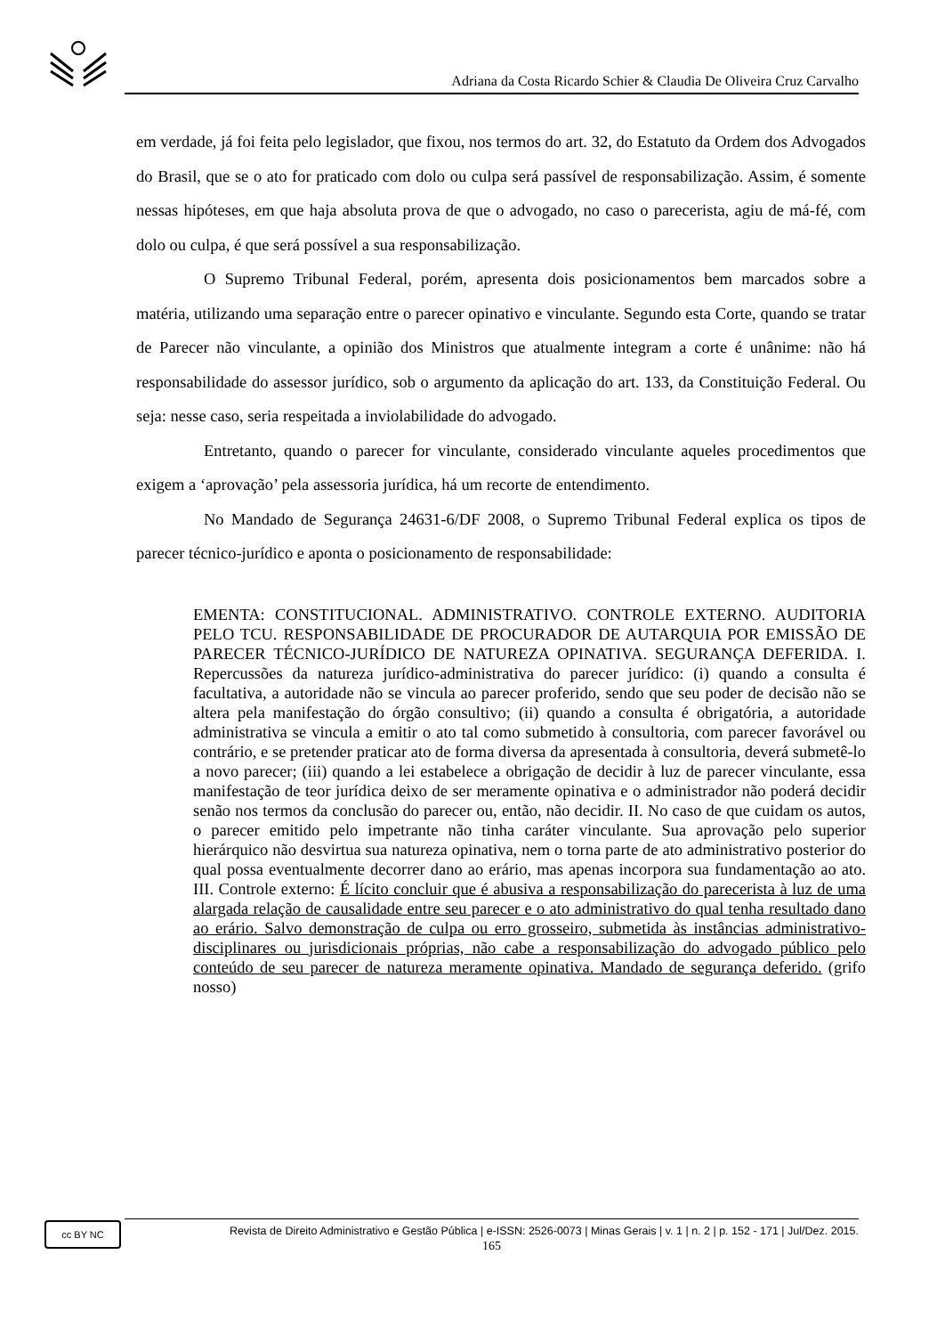Adriana da Costa Ricardo Schier & Claudia De Oliveira Cruz Carvalho
em verdade, já foi feita pelo legislador, que fixou, nos termos do art. 32, do Estatuto da Ordem dos Advogados do Brasil, que se o ato for praticado com dolo ou culpa será passível de responsabilização. Assim, é somente nessas hipóteses, em que haja absoluta prova de que o advogado, no caso o parecerista, agiu de má-fé, com dolo ou culpa, é que será possível a sua responsabilização.
O Supremo Tribunal Federal, porém, apresenta dois posicionamentos bem marcados sobre a matéria, utilizando uma separação entre o parecer opinativo e vinculante. Segundo esta Corte, quando se tratar de Parecer não vinculante, a opinião dos Ministros que atualmente integram a corte é unânime: não há responsabilidade do assessor jurídico, sob o argumento da aplicação do art. 133, da Constituição Federal. Ou seja: nesse caso, seria respeitada a inviolabilidade do advogado.
Entretanto, quando o parecer for vinculante, considerado vinculante aqueles procedimentos que exigem a ‘aprovação’ pela assessoria jurídica, há um recorte de entendimento.
No Mandado de Segurança 24631-6/DF 2008, o Supremo Tribunal Federal explica os tipos de parecer técnico-jurídico e aponta o posicionamento de responsabilidade:
EMENTA: CONSTITUCIONAL. ADMINISTRATIVO. CONTROLE EXTERNO. AUDITORIA PELO TCU. RESPONSABILIDADE DE PROCURADOR DE AUTARQUIA POR EMISSÃO DE PARECER TÉCNICO-JURÍDICO DE NATUREZA OPINATIVA. SEGURANÇA DEFERIDA. I. Repercussões da natureza jurídico-administrativa do parecer jurídico: (i) quando a consulta é facultativa, a autoridade não se vincula ao parecer proferido, sendo que seu poder de decisão não se altera pela manifestação do órgão consultivo; (ii) quando a consulta é obrigatória, a autoridade administrativa se vincula a emitir o ato tal como submetido à consultoria, com parecer favorável ou contrário, e se pretender praticar ato de forma diversa da apresentada à consultoria, deverá submetê-lo a novo parecer; (iii) quando a lei estabelece a obrigação de decidir à luz de parecer vinculante, essa manifestação de teor jurídica deixo de ser meramente opinativa e o administrador não poderá decidir senão nos termos da conclusão do parecer ou, então, não decidir. II. No caso de que cuidam os autos, o parecer emitido pelo impetrante não tinha caráter vinculante. Sua aprovação pelo superior hierárquico não desvirtua sua natureza opinativa, nem o torna parte de ato administrativo posterior do qual possa eventualmente decorrer dano ao erário, mas apenas incorpora sua fundamentação ao ato. III. Controle externo: É lícito concluir que é abusiva a responsabilização do parecerista à luz de uma alargada relação de causalidade entre seu parecer e o ato administrativo do qual tenha resultado dano ao erário. Salvo demonstração de culpa ou erro grosseiro, submetida às instâncias administrativo-disciplinares ou jurisdicionais próprias, não cabe a responsabilização do advogado público pelo conteúdo de seu parecer de natureza meramente opinativa. Mandado de segurança deferido. (grifo nosso)
cc BY NC
Revista de Direito Administrativo e Gestão Pública | e-ISSN: 2526-0073 | Minas Gerais | v. 1 | n. 2 | p. 152 - 171 | Jul/Dez. 2015.
165